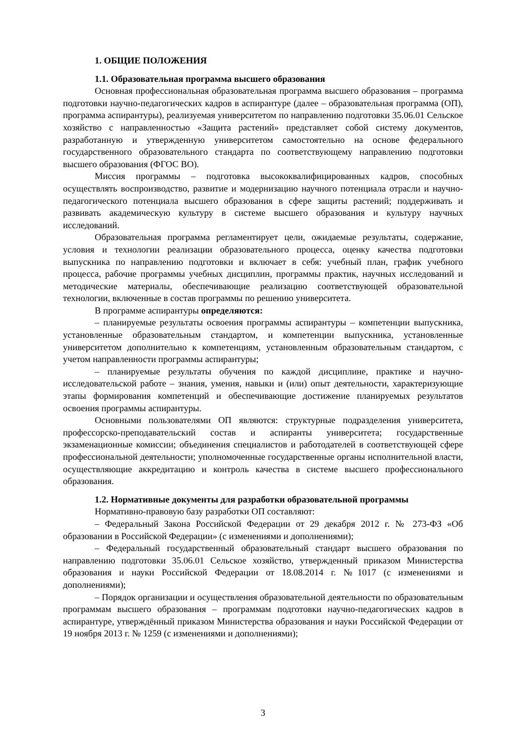1. ОБЩИЕ ПОЛОЖЕНИЯ
1.1. Образовательная программа высшего образования
Основная профессиональная образовательная программа высшего образования – программа подготовки научно-педагогических кадров в аспирантуре (далее – образовательная программа (ОП), программа аспирантуры), реализуемая университетом по направлению подготовки 35.06.01 Сельское хозяйство с направленностью «Защита растений» представляет собой систему документов, разработанную и утвержденную университетом самостоятельно на основе федерального государственного образовательного стандарта по соответствующему направлению подготовки высшего образования (ФГОС ВО).
Миссия программы – подготовка высококвалифицированных кадров, способных осуществлять воспроизводство, развитие и модернизацию научного потенциала отрасли и научно-педагогического потенциала высшего образования в сфере защиты растений; поддерживать и развивать академическую культуру в системе высшего образования и культуру научных исследований.
Образовательная программа регламентирует цели, ожидаемые результаты, содержание, условия и технологии реализации образовательного процесса, оценку качества подготовки выпускника по направлению подготовки и включает в себя: учебный план, график учебного процесса, рабочие программы учебных дисциплин, программы практик, научных исследований и методические материалы, обеспечивающие реализацию соответствующей образовательной технологии, включенные в состав программы по решению университета.
В программе аспирантуры определяются:
– планируемые результаты освоения программы аспирантуры – компетенции выпускника, установленные образовательным стандартом, и компетенции выпускника, установленные университетом дополнительно к компетенциям, установленным образовательным стандартом, с учетом направленности программы аспирантуры;
– планируемые результаты обучения по каждой дисциплине, практике и научно-исследовательской работе – знания, умения, навыки и (или) опыт деятельности, характеризующие этапы формирования компетенций и обеспечивающие достижение планируемых результатов освоения программы аспирантуры.
Основными пользователями ОП являются: структурные подразделения университета, профессорско-преподавательский состав и аспиранты университета; государственные экзаменационные комиссии; объединения специалистов и работодателей в соответствующей сфере профессиональной деятельности; уполномоченные государственные органы исполнительной власти, осуществляющие аккредитацию и контроль качества в системе высшего профессионального образования.
1.2. Нормативные документы для разработки образовательной программы
Нормативно-правовую базу разработки ОП составляют:
– Федеральный Закона Российской Федерации от 29 декабря 2012 г. № 273-ФЗ «Об образовании в Российской Федерации» (с изменениями и дополнениями);
– Федеральный государственный образовательный стандарт высшего образования по направлению подготовки 35.06.01 Сельское хозяйство, утвержденный приказом Министерства образования и науки Российской Федерации от 18.08.2014 г. №1017 (с изменениями и дополнениями);
– Порядок организации и осуществления образовательной деятельности по образовательным программам высшего образования – программам подготовки научно-педагогических кадров в аспирантуре, утверждённый приказом Министерства образования и науки Российской Федерации от 19 ноября 2013 г. № 1259 (с изменениями и дополнениями);
3